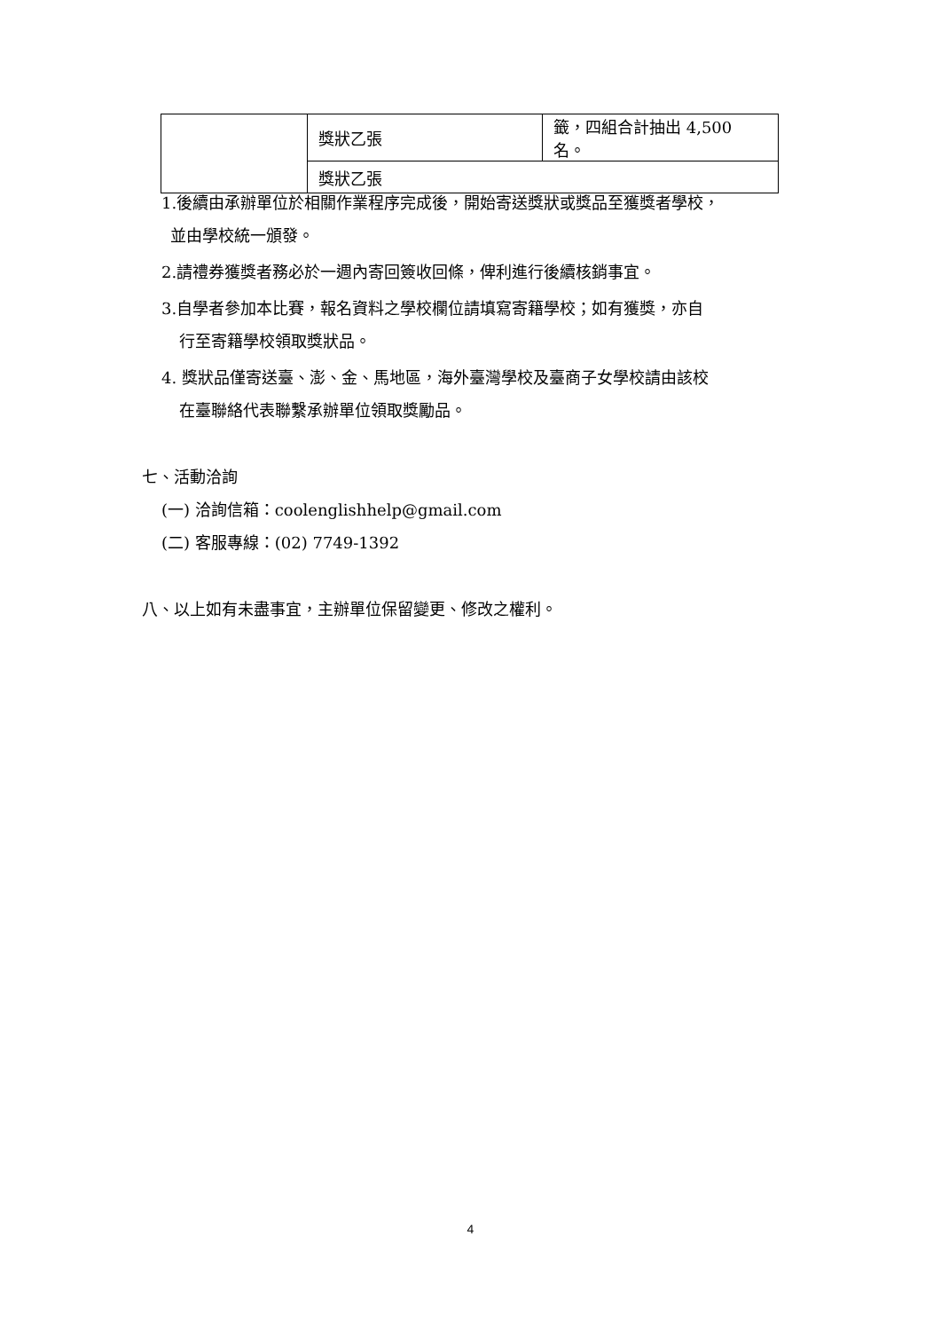| | 獎狀乙張 | 籤，四組合計抽出 4,500 名。 |
| | 獎狀乙張 | |
1.後續由承辦單位於相關作業程序完成後，開始寄送獎狀或獎品至獲獎者學校，
並由學校統一頒發。
2.請禮券獲獎者務必於一週內寄回簽收回條，俾利進行後續核銷事宜。
3.自學者參加本比賽，報名資料之學校欄位請填寫寄籍學校；如有獲獎，亦自
行至寄籍學校領取獎狀品。
4. 獎狀品僅寄送臺、澎、金、馬地區，海外臺灣學校及臺商子女學校請由該校
在臺聯絡代表聯繫承辦單位領取獎勵品。
七、活動洽詢
(一) 洽詢信箱：coolenglishhelp@gmail.com
(二) 客服專線：(02) 7749-1392
八、以上如有未盡事宜，主辦單位保留變更、修改之權利。
4